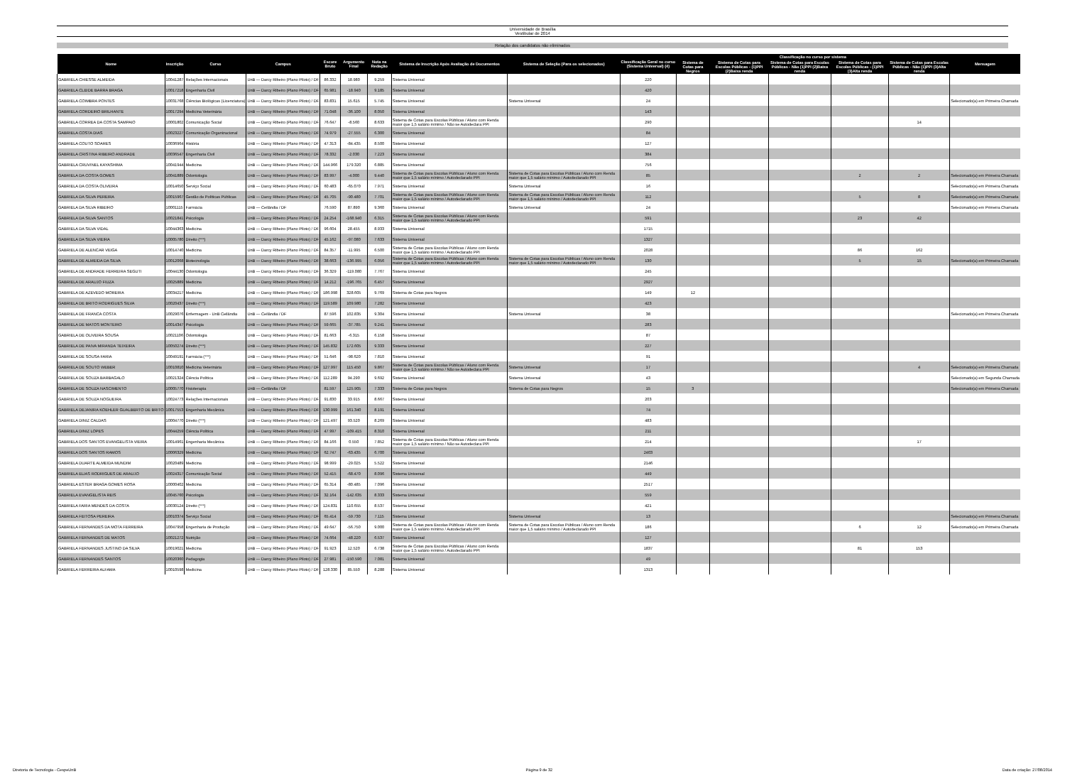Universidade de Brasília
Vestibular de 2014
Relação dos candidatos não eliminados
| Nome | Inscrição | Curso | Campus | Escore Bruto | Argumento Final | Nota na Redação | Sistema de Inscrição Após Avaliação de Documentos | Sistema de Seleção (Para os selecionados) | Classificação Geral no curso (Sistema Universal) (4) | Classificação no curso por sistema | | | | | Mensagem |
| --- | --- | --- | --- | --- | --- | --- | --- | --- | --- | --- | --- | --- | --- | --- | --- |
| | | | | | | | | | | Sistema de Cotas para Negros | Sistema de Cotas para Escolas Públicas - (1)PPI (2)Baixa renda | Sistema de Cotas para Escolas Públicas - Não (1)PPI (2)Baixa renda | Sistema de Cotas para Escolas Públicas - (1)PPI (3)Alta renda | Sistema de Cotas para Escolas Públicas - Não (1)PPI (3)Alta renda | |
| GABRIELA CHIESSE ALMEIDA | 10041287 | Relações Internacionais | UnB — Darcy Ribeiro (Plano Piloto) / DF | 86.332 | 18.980 | 9.259 | Sistema Universal | | 220 | | | | | | |
| GABRIELA CLEIDE BARRA BRAGA | 10017218 | Engenharia Civil | UnB — Darcy Ribeiro (Plano Piloto) / DF | 65.981 | -18.940 | 9.185 | Sistema Universal | | 420 | | | | | | |
| GABRIELA COIMBRA PONTES | 10031768 | Ciências Biológicas (Licenciatura) | UnB — Darcy Ribeiro (Plano Piloto) / DF | 83.831 | 15.615 | 5.745 | Sistema Universal | Sistema Universal | 24 | | | | | | Selecionado(a) em Primeira Chamada |
| GABRIELA CORDEIRO BRILHANTE | 10017294 | Medicina Veterinária | UnB — Darcy Ribeiro (Plano Piloto) / DF | 71.048 | -36.100 | 8.050 | Sistema Universal | | 143 | | | | | | |
| GABRIELA CORREA DA COSTA SAMPAIO | 10001802 | Comunicação Social | UnB — Darcy Ribeiro (Plano Piloto) / DF | 76.647 | -8.560 | 8.633 | Sistema de Cotas para Escolas Públicas / Aluno com Renda maior que 1,5 salário mínimo / Não se Autodeclara PPI | | 290 | | | | | 14 | |
| GABRIELA COSTA DIAS | 10023227 | Comunicação Organizacional | UnB — Darcy Ribeiro (Plano Piloto) / DF | 74.979 | -27.555 | 6.300 | Sistema Universal | | 84 | | | | | | |
| GABRIELA COUTO SOARES | 10036964 | História | UnB — Darcy Ribeiro (Plano Piloto) / DF | 47.313 | -84.435 | 8.500 | Sistema Universal | | 127 | | | | | | |
| GABRIELA CRISTINA RIBEIRO ANDRADE | 10036547 | Engenharia Civil | UnB — Darcy Ribeiro (Plano Piloto) / DF | 78.332 | -2.030 | 7.223 | Sistema Universal | | 384 | | | | | | |
| GABRIELA CRUVINEL KAYASHIMA | 10041944 | Medicina | UnB — Darcy Ribeiro (Plano Piloto) / DF | 144.966 | 179.320 | 6.885 | Sistema Universal | | 756 | | | | | | |
| GABRIELA DA COSTA GOMES | 10041889 | Odontologia | UnB — Darcy Ribeiro (Plano Piloto) / DF | 83.997 | -4.000 | 9.440 | Sistema de Cotas para Escolas Públicas / Aluno com Renda maior que 1,5 salário mínimo / Autodeclarado PPI | Sistema de Cotas para Escolas Públicas / Aluno com Renda maior que 1,5 salário mínimo / Autodeclarado PPI | 85 | | | | 2 | 2 | Selecionado(a) em Primeira Chamada |
| GABRIELA DA COSTA OLIVEIRA | 10014650 | Serviço Social | UnB — Darcy Ribeiro (Plano Piloto) / DF | 60.483 | -65.070 | 7.971 | Sistema Universal | Sistema Universal | 16 | | | | | | Selecionado(a) em Primeira Chamada |
| GABRIELA DA SILVA PEREIRA | 10015967 | Gestão de Políticas Públicas | UnB — Darcy Ribeiro (Plano Piloto) / DF | 45.705 | -90.480 | 7.701 | Sistema de Cotas para Escolas Públicas / Aluno com Renda maior que 1,5 salário mínimo / Autodeclarado PPI | Sistema de Cotas para Escolas Públicas / Aluno com Renda maior que 1,5 salário mínimo / Autodeclarado PPI | 112 | | | | 5 | 8 | Selecionado(a) em Primeira Chamada |
| GABRIELA DA SILVA RIBEIRO | 10001115 | Farmácia | UnB — Ceilândia / DF | 76.590 | 87.890 | 9.360 | Sistema Universal | Sistema Universal | 24 | | | | | | Selecionado(a) em Primeira Chamada |
| GABRIELA DA SILVA SANTOS | 10021841 | Psicologia | UnB — Darcy Ribeiro (Plano Piloto) / DF | 24.254 | -168.940 | 6.315 | Sistema de Cotas para Escolas Públicas / Aluno com Renda maior que 1,5 salário mínimo / Autodeclarado PPI | | 591 | | | | 23 | 42 | |
| GABRIELA DA SILVA VIDAL | 10044363 | Medicina | UnB — Darcy Ribeiro (Plano Piloto) / DF | 96.604 | 28.455 | 8.933 | Sistema Universal | | 1715 | | | | | | |
| GABRIELA DA SILVA VIEIRA | 10005780 | Direito (***) | UnB — Darcy Ribeiro (Plano Piloto) / DF | 45.162 | -97.080 | 7.633 | Sistema Universal | | 1327 | | | | | | |
| GABRIELA DE ALENCAR VEIGA | 10014740 | Medicina | UnB — Darcy Ribeiro (Plano Piloto) / DF | 84.357 | -11.995 | 6.500 | Sistema de Cotas para Escolas Públicas / Aluno com Renda maior que 1,5 salário mínimo / Autodeclarado PPI | | 2028 | | | | 86 | 162 | |
| GABRIELA DE ALMEIDA DA SILVA | 10012068 | Biotecnologia | UnB — Darcy Ribeiro (Plano Piloto) / DF | 38.663 | -136.995 | 6.056 | Sistema de Cotas para Escolas Públicas / Aluno com Renda maior que 1,5 salário mínimo / Autodeclarado PPI | Sistema de Cotas para Escolas Públicas / Aluno com Renda maior que 1,5 salário mínimo / Autodeclarado PPI | 130 | | | | 5 | 15 | Selecionado(a) em Primeira Chamada |
| GABRIELA DE ANDRADE FERREIRA SEGUTI | 10044130 | Odontologia | UnB — Darcy Ribeiro (Plano Piloto) / DF | 36.329 | -119.080 | 7.767 | Sistema Universal | | 245 | | | | | | |
| GABRIELA DE ARAUJO FIUZA | 10025889 | Medicina | UnB — Darcy Ribeiro (Plano Piloto) / DF | 14.212 | -196.765 | 6.457 | Sistema Universal | | 2927 | | | | | | |
| GABRIELA DE AZEVEDO MOREIRA | 10034217 | Medicina | UnB — Darcy Ribeiro (Plano Piloto) / DF | 186.998 | 328.605 | 9.769 | Sistema de Cotas para Negros | | 149 | 12 | | | | | |
| GABRIELA DE BRITO RODRIGUES SILVA | 10020437 | Direito (***) | UnB — Darcy Ribeiro (Plano Piloto) / DF | 119.589 | 109.980 | 7.282 | Sistema Universal | | 423 | | | | | | |
| GABRIELA DE FRANCA COSTA | 10029076 | Enfermagem - UnB Ceilândia | UnB — Ceilândia / DF | 87.596 | 102.835 | 9.304 | Sistema Universal | Sistema Universal | 38 | | | | | | Selecionado(a) em Primeira Chamada |
| GABRIELA DE MATOS MONTEIRO | 10014347 | Psicologia | UnB — Darcy Ribeiro (Plano Piloto) / DF | 59.665 | -37.785 | 9.241 | Sistema Universal | | 283 | | | | | | |
| GABRIELA DE OLIVEIRA SOUSA | 10021106 | Odontologia | UnB — Darcy Ribeiro (Plano Piloto) / DF | 81.663 | -6.315 | 6.158 | Sistema Universal | | 87 | | | | | | |
| GABRIELA DE PAIVA MIRANDA TEIXEIRA | 10050274 | Direito (***) | UnB — Darcy Ribeiro (Plano Piloto) / DF | 145.832 | 172.605 | 9.333 | Sistema Universal | | 227 | | | | | | |
| GABRIELA DE SOUSA FARIA | 10049191 | Farmácia (***) | UnB — Darcy Ribeiro (Plano Piloto) / DF | 51.646 | -98.620 | 7.810 | Sistema Universal | | 91 | | | | | | |
| GABRIELA DE SOUTO WEBER | 10010810 | Medicina Veterinária | UnB — Darcy Ribeiro (Plano Piloto) / DF | 127.997 | 115.450 | 9.867 | Sistema de Cotas para Escolas Públicas / Aluno com Renda maior que 1,5 salário mínimo / Não se Autodeclara PPI | Sistema Universal | 17 | | | | | 4 | Selecionado(a) em Primeira Chamada |
| GABRIELA DE SOUZA BARBAGALO | 10021324 | Ciência Política | UnB — Darcy Ribeiro (Plano Piloto) / DF | 112.289 | 94.290 | 9.692 | Sistema Universal | Sistema Universal | 43 | | | | | | Selecionado(a) em Segunda Chamada |
| GABRIELA DE SOUZA NASCIMENTO | 10005770 | Fisioterapia | UnB — Ceilândia / DF | 81.597 | 125.905 | 7.333 | Sistema de Cotas para Negros | Sistema de Cotas para Negros | 15 | 3 | | | | | Selecionado(a) em Primeira Chamada |
| GABRIELA DE SOUZA NOGUEIRA | 10024773 | Relações Internacionais | UnB — Darcy Ribeiro (Plano Piloto) / DF | 91.830 | 33.915 | 8.667 | Sistema Universal | | 203 | | | | | | |
| GABRIELA DEJANIRA KOEHLER GUALBERTO DE BRITO | 10017553 | Engenharia Mecânica | UnB — Darcy Ribeiro (Plano Piloto) / DF | 130.999 | 161.340 | 8.191 | Sistema Universal | | 74 | | | | | | |
| GABRIELA DINIZ CALDAS | 10004770 | Direito (***) | UnB — Darcy Ribeiro (Plano Piloto) / DF | 121.497 | 93.520 | 8.269 | Sistema Universal | | 483 | | | | | | |
| GABRIELA DINIZ LOPES | 10044259 | Ciência Política | UnB — Darcy Ribeiro (Plano Piloto) / DF | 47.997 | -109.415 | 8.310 | Sistema Universal | | 211 | | | | | | |
| GABRIELA DOS SANTOS EVANGELISTA VIEIRA | 10014961 | Engenharia Mecânica | UnB — Darcy Ribeiro (Plano Piloto) / DF | 84.166 | 0.550 | 7.852 | Sistema de Cotas para Escolas Públicas / Aluno com Renda maior que 1,5 salário mínimo / Não se Autodeclara PPI | | 214 | | | | | 17 | |
| GABRIELA DOS SANTOS RAMOS | 10006329 | Medicina | UnB — Darcy Ribeiro (Plano Piloto) / DF | 62.747 | -63.435 | 6.700 | Sistema Universal | | 2403 | | | | | | |
| GABRIELA DUARTE ALMEIDA MUNDIM | 10020489 | Medicina | UnB — Darcy Ribeiro (Plano Piloto) / DF | 98.999 | -29.025 | 5.522 | Sistema Universal | | 2146 | | | | | | |
| GABRIELA ELIAS RODRIGUES DE ARAUJO | 10024317 | Comunicação Social | UnB — Darcy Ribeiro (Plano Piloto) / DF | 52.415 | -68.470 | 8.096 | Sistema Universal | | 449 | | | | | | |
| GABRIELA ESTER BRAGA GOMES ROSA | 10000402 | Medicina | UnB — Darcy Ribeiro (Plano Piloto) / DF | 65.314 | -80.485 | 7.096 | Sistema Universal | | 2517 | | | | | | |
| GABRIELA EVANGELISTA REIS | 10045760 | Psicologia | UnB — Darcy Ribeiro (Plano Piloto) / DF | 32.164 | -142.635 | 8.333 | Sistema Universal | | 559 | | | | | | |
| GABRIELA FARIA MENDES DA COSTA | 10030124 | Direito (***) | UnB — Darcy Ribeiro (Plano Piloto) / DF | 124.831 | 110.655 | 8.537 | Sistema Universal | | 421 | | | | | | |
| GABRIELA FEITOSA PEREIRA | 10010374 | Serviço Social | UnB — Darcy Ribeiro (Plano Piloto) / DF | 65.414 | -59.730 | 7.115 | Sistema Universal | Sistema Universal | 13 | | | | | | Selecionado(a) em Primeira Chamada |
| GABRIELA FERNANDES DA MOTA FERREIRA | 10047958 | Engenharia de Produção | UnB — Darcy Ribeiro (Plano Piloto) / DF | 49.647 | -56.750 | 9.000 | Sistema de Cotas para Escolas Públicas / Aluno com Renda maior que 1,5 salário mínimo / Autodeclarado PPI | Sistema de Cotas para Escolas Públicas / Aluno com Renda maior que 1,5 salário mínimo / Autodeclarado PPI | 186 | | | | 6 | 12 | Selecionado(a) em Primeira Chamada |
| GABRIELA FERNANDES DE MATOS | 10021272 | Nutrição | UnB — Darcy Ribeiro (Plano Piloto) / DF | 74.664 | -48.220 | 6.537 | Sistema Universal | | 127 | | | | | | |
| GABRIELA FERNANDES JUSTINO DA SILVA | 10019021 | Medicina | UnB — Darcy Ribeiro (Plano Piloto) / DF | 91.923 | 12.520 | 6.738 | Sistema de Cotas para Escolas Públicas / Aluno com Renda maior que 1,5 salário mínimo / Autodeclarado PPI | | 1837 | | | | 81 | 153 | |
| GABRIELA FERNANDES SANTOS | 10020360 | Pedagogia | UnB — Darcy Ribeiro (Plano Piloto) / DF | 27.981 | -150.590 | 7.081 | Sistema Universal | | 49 | | | | | | |
| GABRIELA FERREIRA ALFAMA | 10010598 | Medicina | UnB — Darcy Ribeiro (Plano Piloto) / DF | 128.330 | 85.550 | 8.288 | Sistema Universal | | 1313 | | | | | | |
Diretoria de Tecnologia - CespeUnB Página 9 de 32 Data de criação: 27/08/2014